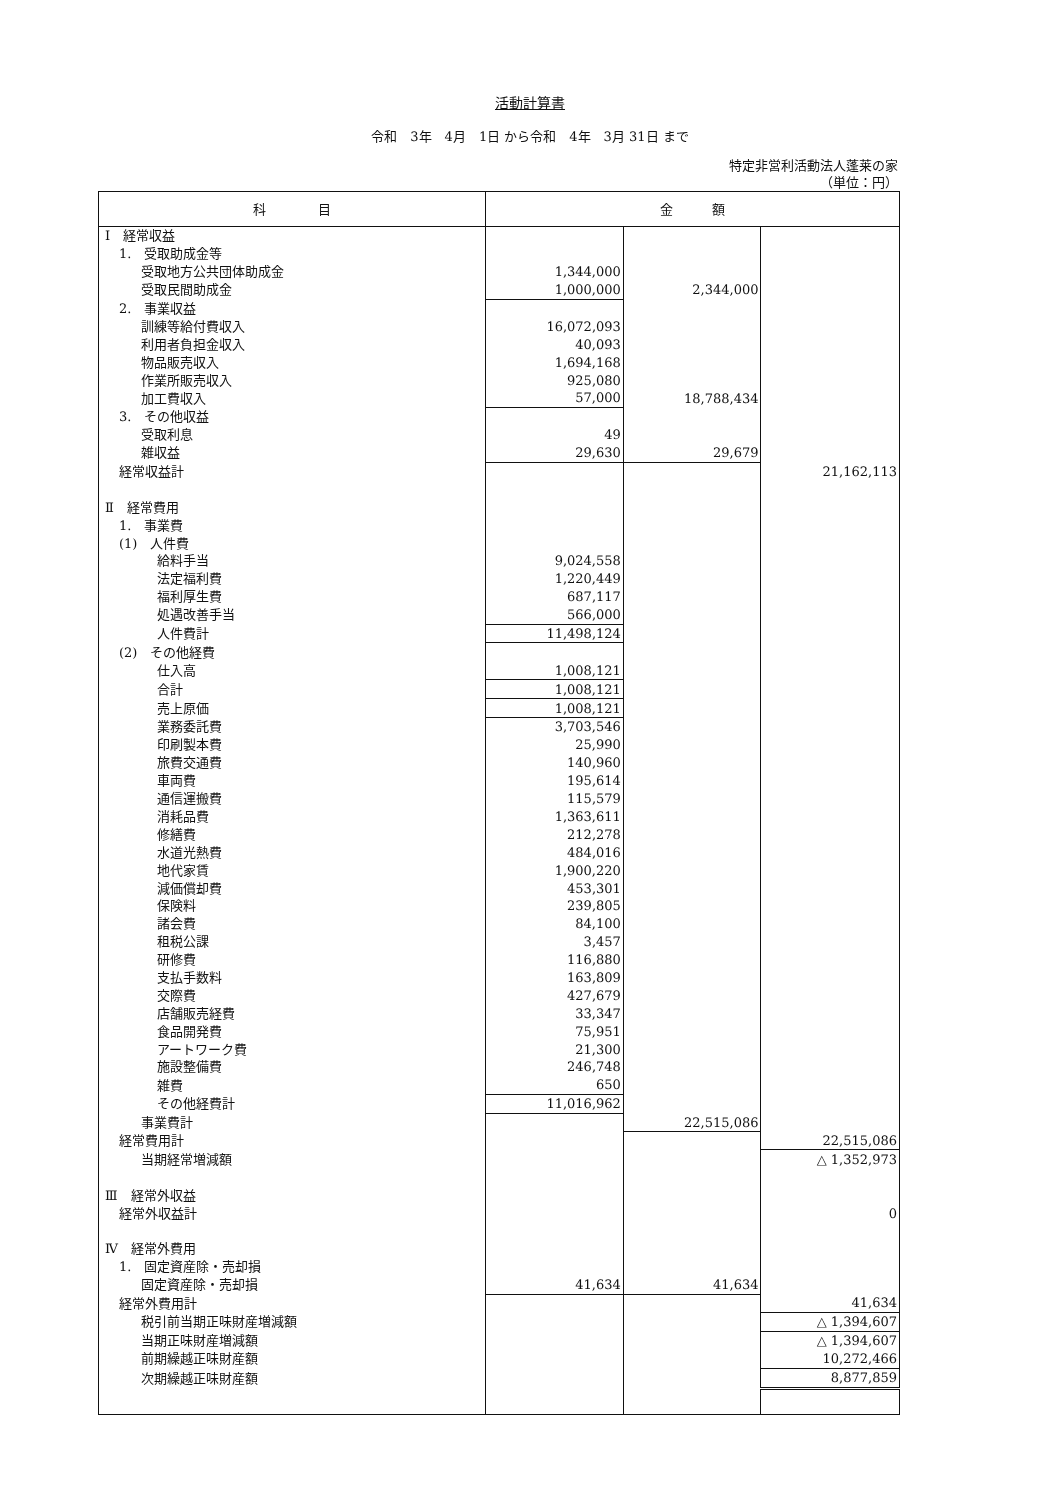活動計算書
令和　3年　4月　1日 から令和　4年　3月 31日 まで
特定非営利活動法人蓬莱の家
（単位：円）
| 科 目 | 金 額 | | |
| --- | --- | --- | --- |
| Ⅰ 経常収益 | | | |
| 1. 受取助成金等 | | | |
| 受取地方公共団体助成金 | 1,344,000 | | |
| 受取民間助成金 | 1,000,000 | 2,344,000 | |
| 2. 事業収益 | | | |
| 訓練等給付費収入 | 16,072,093 | | |
| 利用者負担金収入 | 40,093 | | |
| 物品販売収入 | 1,694,168 | | |
| 作業所販売収入 | 925,080 | | |
| 加工費収入 | 57,000 | 18,788,434 | |
| 3. その他収益 | | | |
| 受取利息 | 49 | | |
| 雑収益 | 29,630 | 29,679 | |
| 経常収益計 | | | 21,162,113 |
| Ⅱ 経常費用 | | | |
| 1. 事業費 | | | |
| (1) 人件費 | | | |
| 給料手当 | 9,024,558 | | |
| 法定福利費 | 1,220,449 | | |
| 福利厚生費 | 687,117 | | |
| 処遇改善手当 | 566,000 | | |
| 人件費計 | 11,498,124 | | |
| (2) その他経費 | | | |
| 仕入高 | 1,008,121 | | |
| 合計 | 1,008,121 | | |
| 売上原価 | 1,008,121 | | |
| 業務委託費 | 3,703,546 | | |
| 印刷製本費 | 25,990 | | |
| 旅費交通費 | 140,960 | | |
| 車両費 | 195,614 | | |
| 通信運搬費 | 115,579 | | |
| 消耗品費 | 1,363,611 | | |
| 修繕費 | 212,278 | | |
| 水道光熱費 | 484,016 | | |
| 地代家賃 | 1,900,220 | | |
| 減価償却費 | 453,301 | | |
| 保険料 | 239,805 | | |
| 諸会費 | 84,100 | | |
| 租税公課 | 3,457 | | |
| 研修費 | 116,880 | | |
| 支払手数料 | 163,809 | | |
| 交際費 | 427,679 | | |
| 店舗販売経費 | 33,347 | | |
| 食品開発費 | 75,951 | | |
| アートワーク費 | 21,300 | | |
| 施設整備費 | 246,748 | | |
| 雑費 | 650 | | |
| その他経費計 | 11,016,962 | | |
| 事業費計 | | 22,515,086 | |
| 経常費用計 | | | 22,515,086 |
| 当期経常増減額 | | | △ 1,352,973 |
| Ⅲ 経常外収益 | | | |
| 経常外収益計 | | | 0 |
| Ⅳ 経常外費用 | | | |
| 1. 固定資産除・売却損 | | | |
| 固定資産除・売却損 | 41,634 | 41,634 | |
| 経常外費用計 | | | 41,634 |
| 税引前当期正味財産増減額 | | | △ 1,394,607 |
| 当期正味財産増減額 | | | △ 1,394,607 |
| 前期繰越正味財産額 | | | 10,272,466 |
| 次期繰越正味財産額 | | | 8,877,859 |